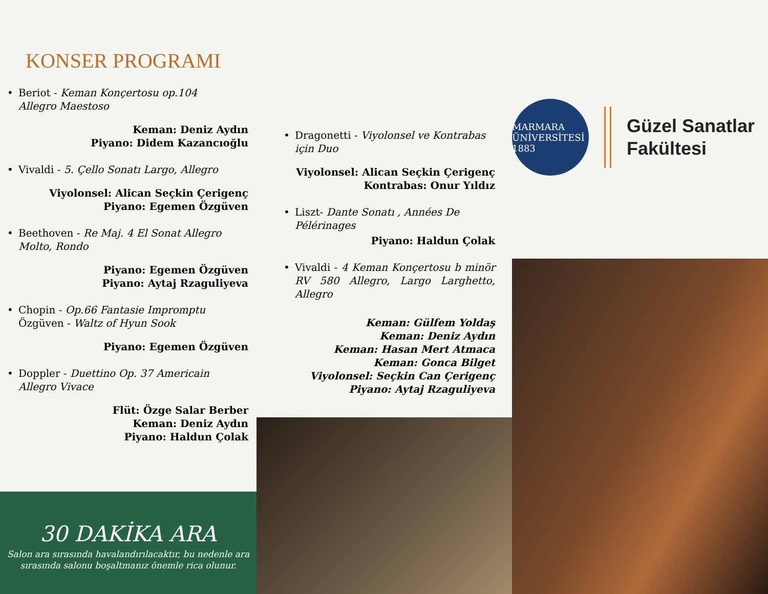KONSER PROGRAMI
• Beriot - Keman Konçertosu op.104 Allegro Maestoso
Keman: Deniz Aydın
Piyano: Didem Kazancıoğlu
• Vivaldi - 5. Çello Sonatı Largo, Allegro
Viyolonsel: Alican Seçkin Çerigenç
Piyano: Egemen Özgüven
• Beethoven - Re Maj. 4 El Sonat Allegro Molto, Rondo
Piyano: Egemen Özgüven
Piyano: Aytaj Rzaguliyeva
• Chopin - Op.66 Fantasie Impromptu
Özgüven - Waltz of Hyun Sook
Piyano: Egemen Özgüven
• Doppler - Duettino Op. 37 Americain Allegro Vivace
Flüt: Özge Salar Berber
Keman: Deniz Aydın
Piyano: Haldun Çolak
• Dragonetti - Viyolonsel ve Kontrabas için Duo
Viyolonsel: Alican Seçkin Çerigenç
Kontrabas: Onur Yıldız
• Liszt- Dante Sonatı , Années De Pélérinages
Piyano: Haldun Çolak
• Vivaldi - 4 Keman Konçertosu b minör RV 580 Allegro, Largo Larghetto, Allegro
Keman: Gülfem Yoldaş
Keman: Deniz Aydın
Keman: Hasan Mert Atmaca
Keman: Gonca Bilget
Viyolonsel: Seçkin Can Çerigenç
Piyano: Aytaj Rzaguliyeva
MARMARA ÜNİVERSİTESİ 1883
Güzel Sanatlar
Fakültesi
30 DAKİKA ARA
Salon ara sırasında havalandırılacaktır, bu nedenle ara sırasında salonu boşaltmanız önemle rica olunur.